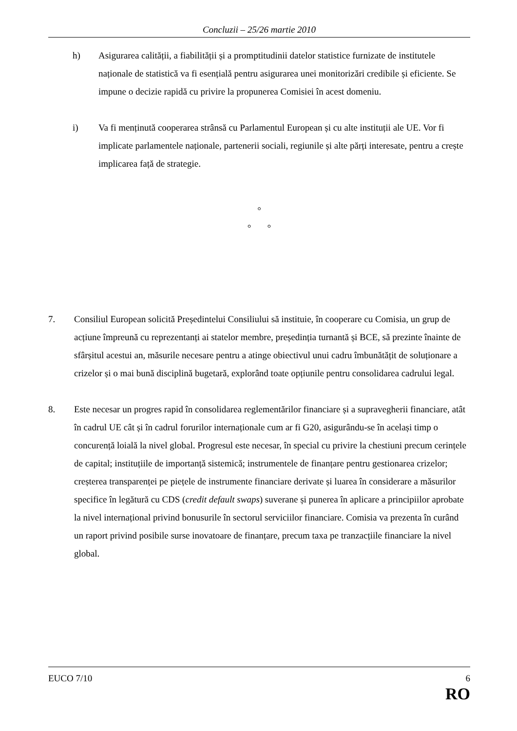Concluzii – 25/26 martie 2010
h) Asigurarea calității, a fiabilității și a promptitudinii datelor statistice furnizate de institutele naționale de statistică va fi esențială pentru asigurarea unei monitorizări credibile și eficiente. Se impune o decizie rapidă cu privire la propunerea Comisiei în acest domeniu.
i) Va fi menținută cooperarea strânsă cu Parlamentul European și cu alte instituții ale UE. Vor fi implicate parlamentele naționale, partenerii sociali, regiunile și alte părți interesate, pentru a crește implicarea față de strategie.
°
° °
7. Consiliul European solicită Președintelui Consiliului să instituie, în cooperare cu Comisia, un grup de acțiune împreună cu reprezentanți ai statelor membre, președinția turnantă și BCE, să prezinte înainte de sfârșitul acestui an, măsurile necesare pentru a atinge obiectivul unui cadru îmbunătățit de soluționare a crizelor și o mai bună disciplină bugetară, explorând toate opțiunile pentru consolidarea cadrului legal.
8. Este necesar un progres rapid în consolidarea reglementărilor financiare și a supravegherii financiare, atât în cadrul UE cât și în cadrul forurilor internaționale cum ar fi G20, asigurându-se în același timp o concurență loială la nivel global. Progresul este necesar, în special cu privire la chestiuni precum cerințele de capital; instituțiile de importanță sistemică; instrumentele de finanțare pentru gestionarea crizelor; creșterea transparenței pe piețele de instrumente financiare derivate și luarea în considerare a măsurilor specifice în legătură cu CDS (credit default swaps) suverane și punerea în aplicare a principiilor aprobate la nivel internațional privind bonusurile în sectorul serviciilor financiare. Comisia va prezenta în curând un raport privind posibile surse inovatoare de finanțare, precum taxa pe tranzacțiile financiare la nivel global.
EUCO 7/10 6
RO